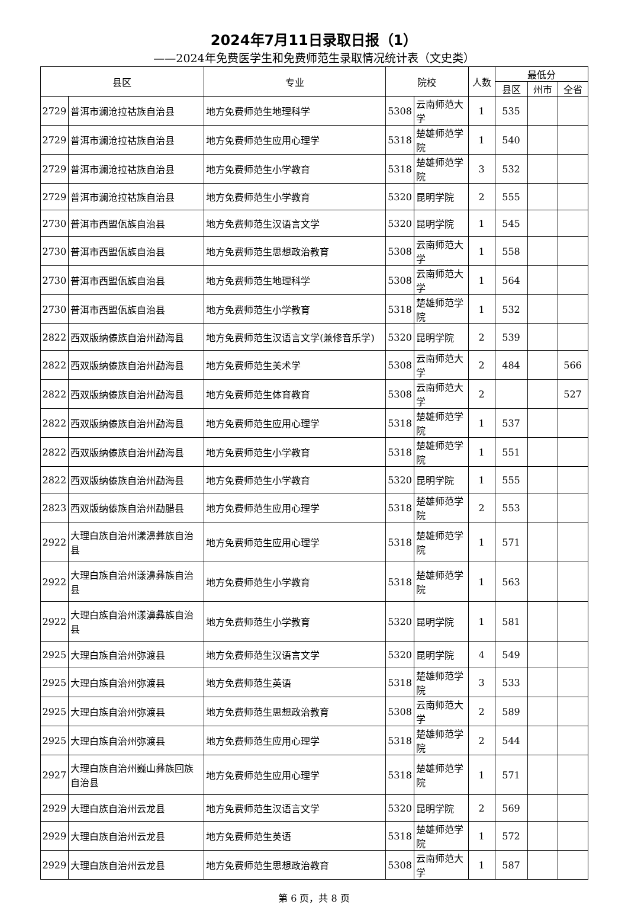2024年7月11日录取日报（1）
——2024年免费医学生和免费师范生录取情况统计表（文史类）
| 县区 | | 专业 | 院校 | | 人数 | 最低分 | | |
| --- | --- | --- | --- | --- | --- | --- | --- | --- |
| | | | | | | 县区 | 州市 | 全省 |
| 2729 | 普洱市澜沧拉祜族自治县 | 地方免费师范生地理科学 | 5308 | 云南师范大学 | 1 | 535 | | |
| 2729 | 普洱市澜沧拉祜族自治县 | 地方免费师范生应用心理学 | 5318 | 楚雄师范学院 | 1 | 540 | | |
| 2729 | 普洱市澜沧拉祜族自治县 | 地方免费师范生小学教育 | 5318 | 楚雄师范学院 | 3 | 532 | | |
| 2729 | 普洱市澜沧拉祜族自治县 | 地方免费师范生小学教育 | 5320 | 昆明学院 | 2 | 555 | | |
| 2730 | 普洱市西盟佤族自治县 | 地方免费师范生汉语言文学 | 5320 | 昆明学院 | 1 | 545 | | |
| 2730 | 普洱市西盟佤族自治县 | 地方免费师范生思想政治教育 | 5308 | 云南师范大学 | 1 | 558 | | |
| 2730 | 普洱市西盟佤族自治县 | 地方免费师范生地理科学 | 5308 | 云南师范大学 | 1 | 564 | | |
| 2730 | 普洱市西盟佤族自治县 | 地方免费师范生小学教育 | 5318 | 楚雄师范学院 | 1 | 532 | | |
| 2822 | 西双版纳傣族自治州勐海县 | 地方免费师范生汉语言文学(兼修音乐学) | 5320 | 昆明学院 | 2 | 539 | | |
| 2822 | 西双版纳傣族自治州勐海县 | 地方免费师范生美术学 | 5308 | 云南师范大学 | 2 | 484 | | 566 |
| 2822 | 西双版纳傣族自治州勐海县 | 地方免费师范生体育教育 | 5308 | 云南师范大学 | 2 | | | 527 |
| 2822 | 西双版纳傣族自治州勐海县 | 地方免费师范生应用心理学 | 5318 | 楚雄师范学院 | 1 | 537 | | |
| 2822 | 西双版纳傣族自治州勐海县 | 地方免费师范生小学教育 | 5318 | 楚雄师范学院 | 1 | 551 | | |
| 2822 | 西双版纳傣族自治州勐海县 | 地方免费师范生小学教育 | 5320 | 昆明学院 | 1 | 555 | | |
| 2823 | 西双版纳傣族自治州勐腊县 | 地方免费师范生应用心理学 | 5318 | 楚雄师范学院 | 2 | 553 | | |
| 2922 | 大理白族自治州漾濞彝族自治县 | 地方免费师范生应用心理学 | 5318 | 楚雄师范学院 | 1 | 571 | | |
| 2922 | 大理白族自治州漾濞彝族自治县 | 地方免费师范生小学教育 | 5318 | 楚雄师范学院 | 1 | 563 | | |
| 2922 | 大理白族自治州漾濞彝族自治县 | 地方免费师范生小学教育 | 5320 | 昆明学院 | 1 | 581 | | |
| 2925 | 大理白族自治州弥渡县 | 地方免费师范生汉语言文学 | 5320 | 昆明学院 | 4 | 549 | | |
| 2925 | 大理白族自治州弥渡县 | 地方免费师范生英语 | 5318 | 楚雄师范学院 | 3 | 533 | | |
| 2925 | 大理白族自治州弥渡县 | 地方免费师范生思想政治教育 | 5308 | 云南师范大学 | 2 | 589 | | |
| 2925 | 大理白族自治州弥渡县 | 地方免费师范生应用心理学 | 5318 | 楚雄师范学院 | 2 | 544 | | |
| 2927 | 大理白族自治州巍山彝族回族自治县 | 地方免费师范生应用心理学 | 5318 | 楚雄师范学院 | 1 | 571 | | |
| 2929 | 大理白族自治州云龙县 | 地方免费师范生汉语言文学 | 5320 | 昆明学院 | 2 | 569 | | |
| 2929 | 大理白族自治州云龙县 | 地方免费师范生英语 | 5318 | 楚雄师范学院 | 1 | 572 | | |
| 2929 | 大理白族自治州云龙县 | 地方免费师范生思想政治教育 | 5308 | 云南师范大学 | 1 | 587 | | |
第 6 页，共 8 页